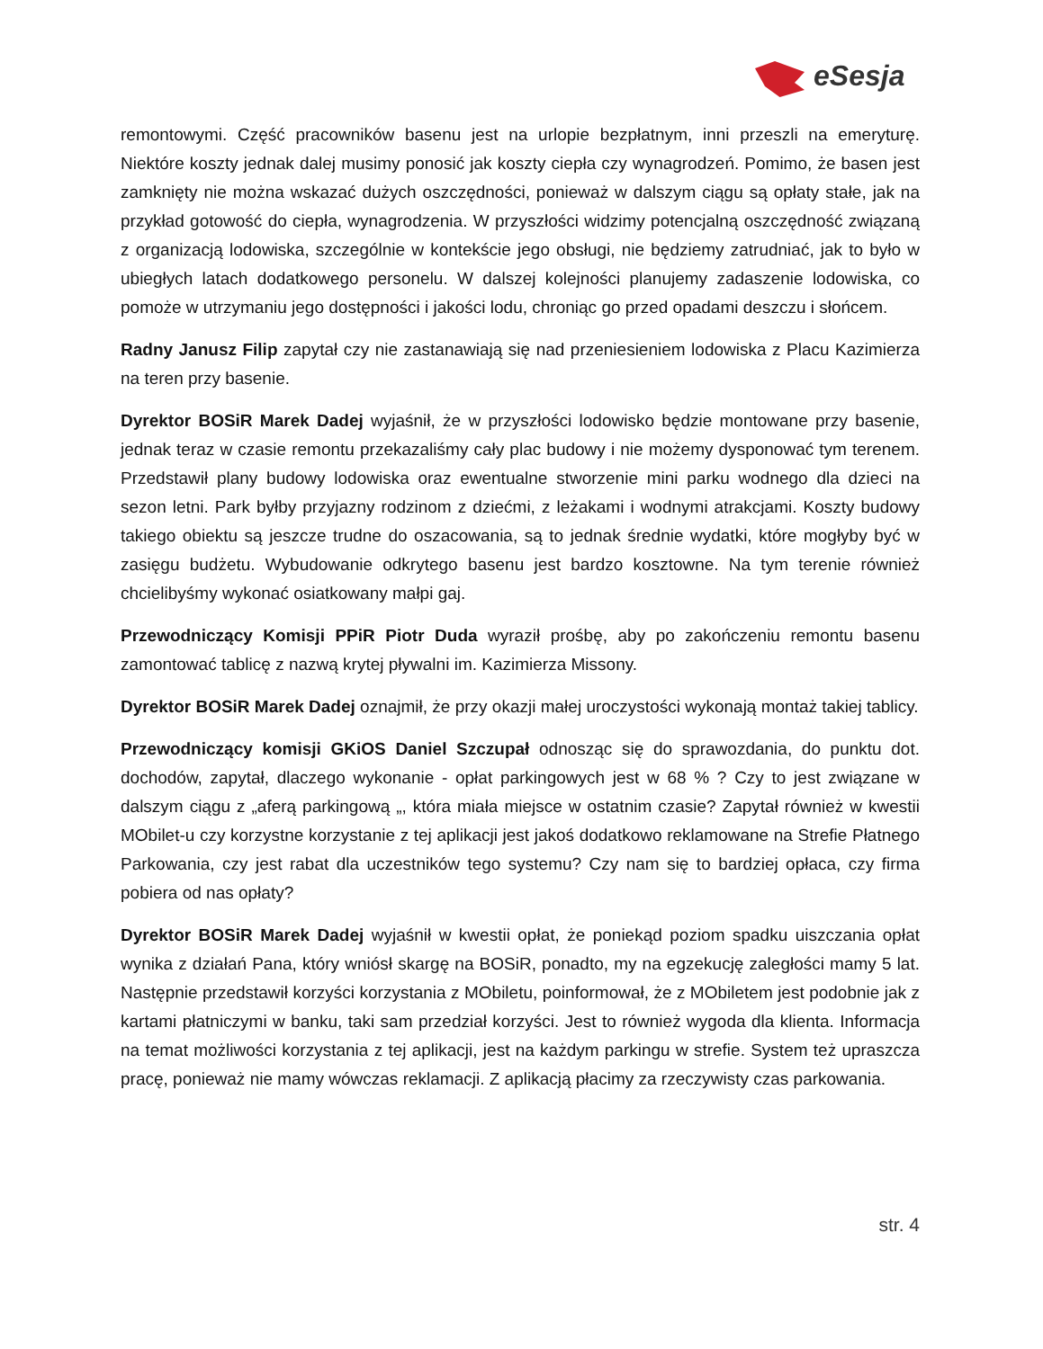eSesja
remontowymi. Część pracowników basenu jest na urlopie bezpłatnym, inni przeszli na emeryturę. Niektóre koszty jednak dalej musimy ponosić jak koszty ciepła czy wynagrodzeń. Pomimo, że basen jest zamknięty nie można wskazać dużych oszczędności, ponieważ w dalszym ciągu są opłaty stałe, jak na przykład gotowość do ciepła, wynagrodzenia. W przyszłości widzimy potencjalną oszczędność związaną z organizacją lodowiska, szczególnie w kontekście jego obsługi, nie będziemy zatrudniać, jak to było w ubiegłych latach dodatkowego personelu. W dalszej kolejności planujemy zadaszenie lodowiska, co pomoże w utrzymaniu jego dostępności i jakości lodu, chroniąc go przed opadami deszczu i słońcem.
Radny Janusz Filip zapytał czy nie zastanawiają się nad przeniesieniem lodowiska z Placu Kazimierza na teren przy basenie.
Dyrektor BOSiR Marek Dadej wyjaśnił, że w przyszłości lodowisko będzie montowane przy basenie, jednak teraz w czasie remontu przekazaliśmy cały plac budowy i nie możemy dysponować tym terenem. Przedstawił plany budowy lodowiska oraz ewentualne stworzenie mini parku wodnego dla dzieci na sezon letni. Park byłby przyjazny rodzinom z dziećmi, z leżakami i wodnymi atrakcjami. Koszty budowy takiego obiektu są jeszcze trudne do oszacowania, są to jednak średnie wydatki, które mogłyby być w zasięgu budżetu. Wybudowanie odkrytego basenu jest bardzo kosztowne. Na tym terenie również chcielibyśmy wykonać osiatkowany małpi gaj.
Przewodniczący Komisji PPiR Piotr Duda wyraził prośbę, aby po zakończeniu remontu basenu zamontować tablicę z nazwą krytej pływalni im. Kazimierza Missony.
Dyrektor BOSiR Marek Dadej oznajmił, że przy okazji małej uroczystości wykonają montaż takiej tablicy.
Przewodniczący komisji GKiOS Daniel Szczupał odnosząc się do sprawozdania, do punktu dot. dochodów, zapytał, dlaczego wykonanie - opłat parkingowych jest w 68 % ? Czy to jest związane w dalszym ciągu z „aferą parkingową „, która miała miejsce w ostatnim czasie? Zapytał również w kwestii MObilet-u czy korzystne korzystanie z tej aplikacji jest jakoś dodatkowo reklamowane na Strefie Płatnego Parkowania, czy jest rabat dla uczestników tego systemu? Czy nam się to bardziej opłaca, czy firma pobiera od nas opłaty?
Dyrektor BOSiR Marek Dadej wyjaśnił w kwestii opłat, że poniekąd poziom spadku uiszczania opłat wynika z działań Pana, który wniósł skargę na BOSiR, ponadto, my na egzekucję zaległości mamy 5 lat. Następnie przedstawił korzyści korzystania z MObiletu, poinformował, że z MObiletem jest podobnie jak z kartami płatniczymi w banku, taki sam przedział korzyści. Jest to również wygoda dla klienta. Informacja na temat możliwości korzystania z tej aplikacji, jest na każdym parkingu w strefie. System też upraszcza pracę, ponieważ nie mamy wówczas reklamacji. Z aplikacją płacimy za rzeczywisty czas parkowania.
str. 4